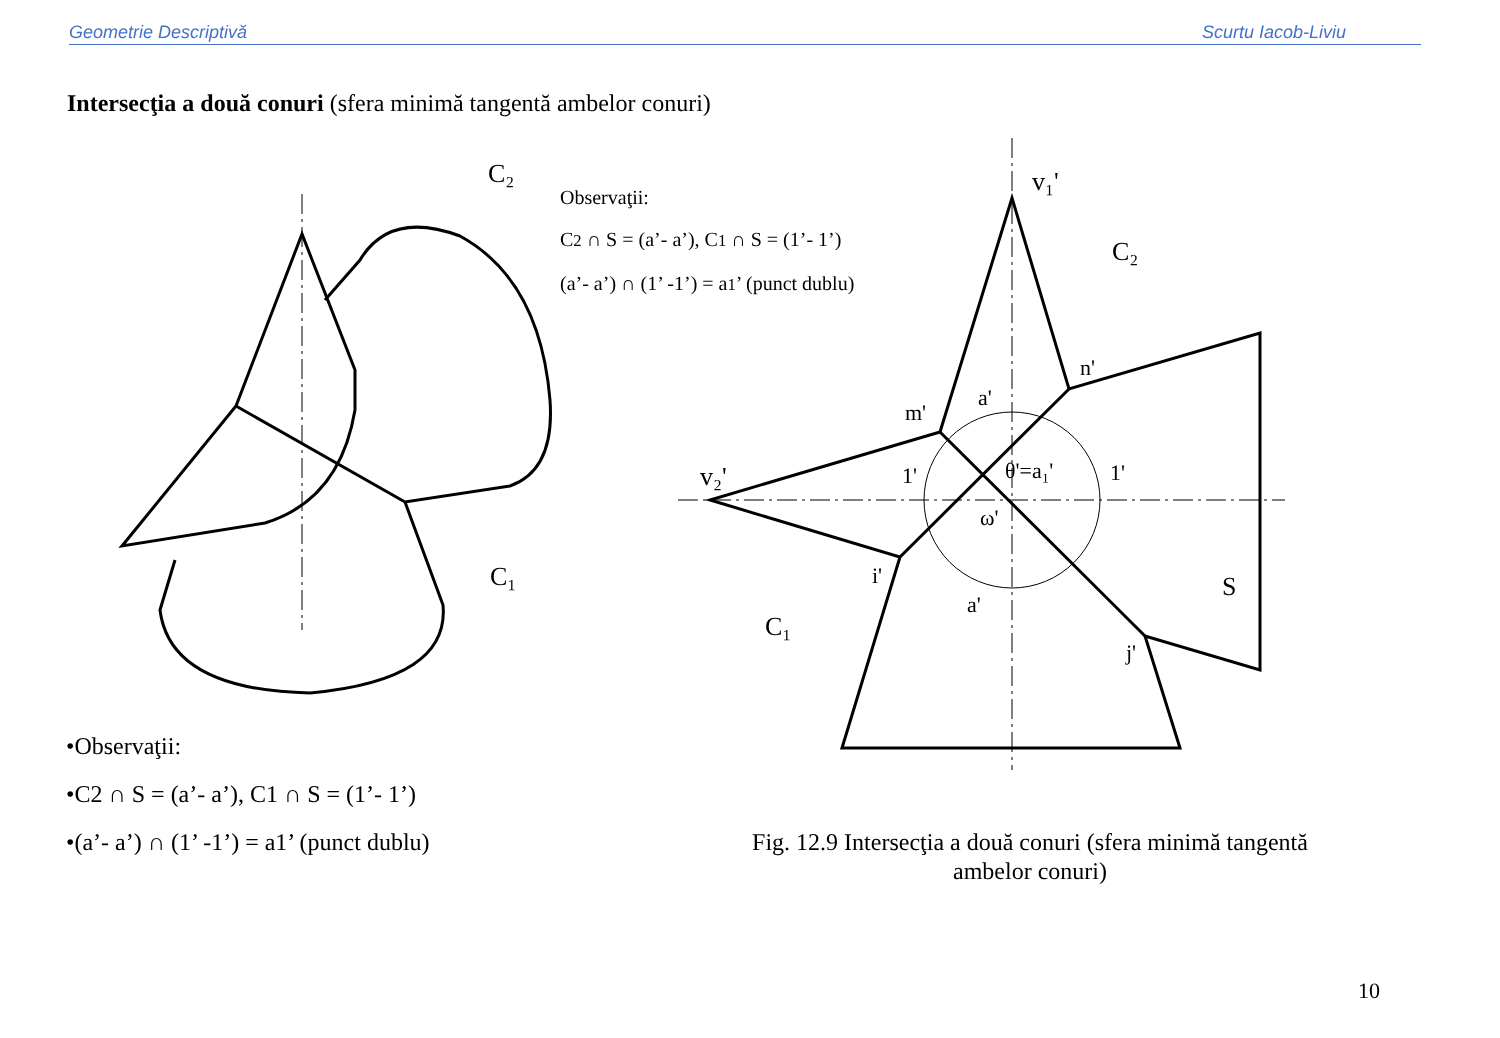Geometrie Descriptivă Scurtu Iacob-Liviu
Intersecţia a două conuri (sfera minimă tangentă ambelor conuri)
C₂
C₁
v₁'
C₂
v₂'
C₁
S
n'
m'
a'
θ'=a₁'
1'
1'
ω'
i'
a'
j'
Observaţii:
C2 ∩ S = (a’- a’), C1 ∩ S = (1’- 1’)
(a’- a’) ∩ (1’ -1’) = a1’ (punct dublu)
•Observaţii:
•C2 ∩ S = (a’- a’), C1 ∩ S = (1’- 1’)
•(a’- a’) ∩ (1’ -1’) = a1’ (punct dublu)
Fig. 12.9 Intersecţia a două conuri (sfera minimă tangentă ambelor conuri)
10